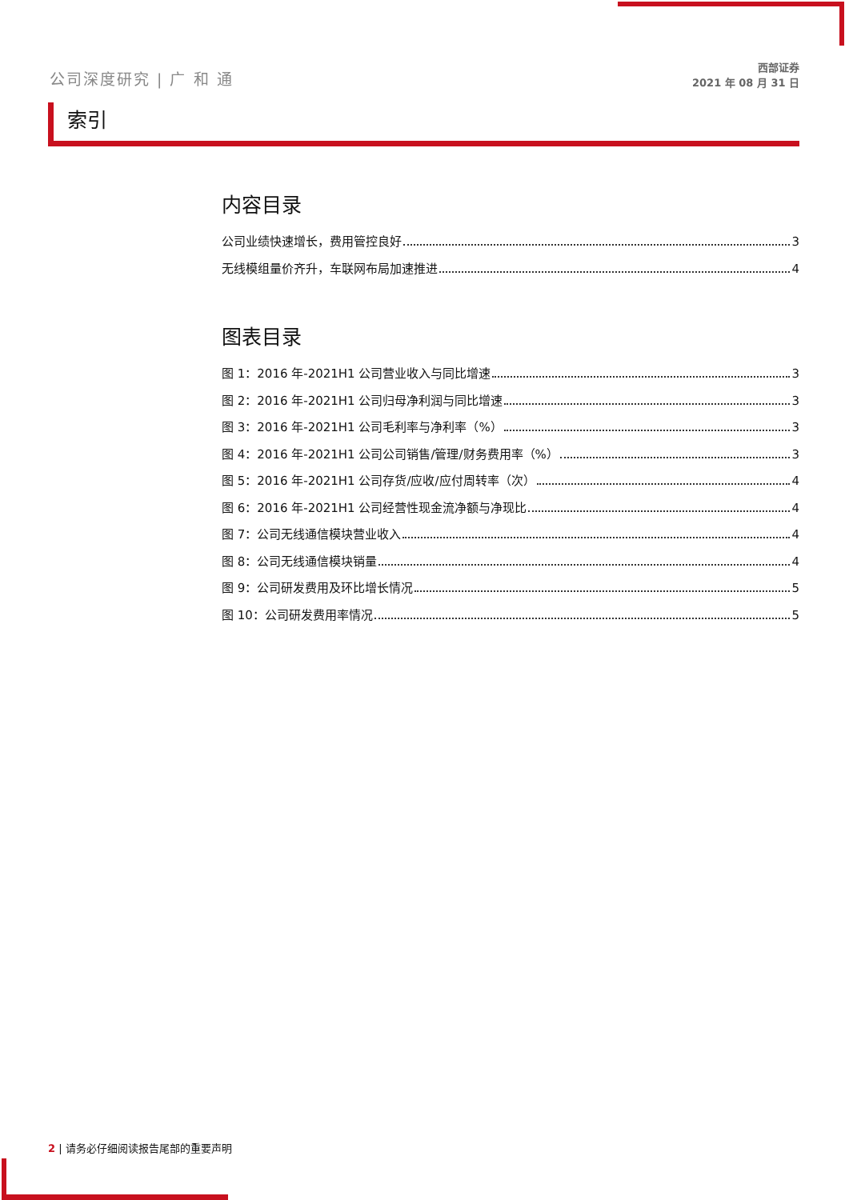公司深度研究 | 广 和 通
西部证券
2021 年 08 月 31 日
索引
内容目录
公司业绩快速增长，费用管控良好 3
无线模组量价齐升，车联网布局加速推进 4
图表目录
图 1：2016 年-2021H1 公司营业收入与同比增速 3
图 2：2016 年-2021H1 公司归母净利润与同比增速 3
图 3：2016 年-2021H1 公司毛利率与净利率（%） 3
图 4：2016 年-2021H1 公司公司销售/管理/财务费用率（%） 3
图 5：2016 年-2021H1 公司存货/应收/应付周转率（次） 4
图 6：2016 年-2021H1 公司经营性现金流净额与净现比 4
图 7：公司无线通信模块营业收入 4
图 8：公司无线通信模块销量 4
图 9：公司研发费用及环比增长情况 5
图 10：公司研发费用率情况 5
2 | 请务必仔细阅读报告尾部的重要声明